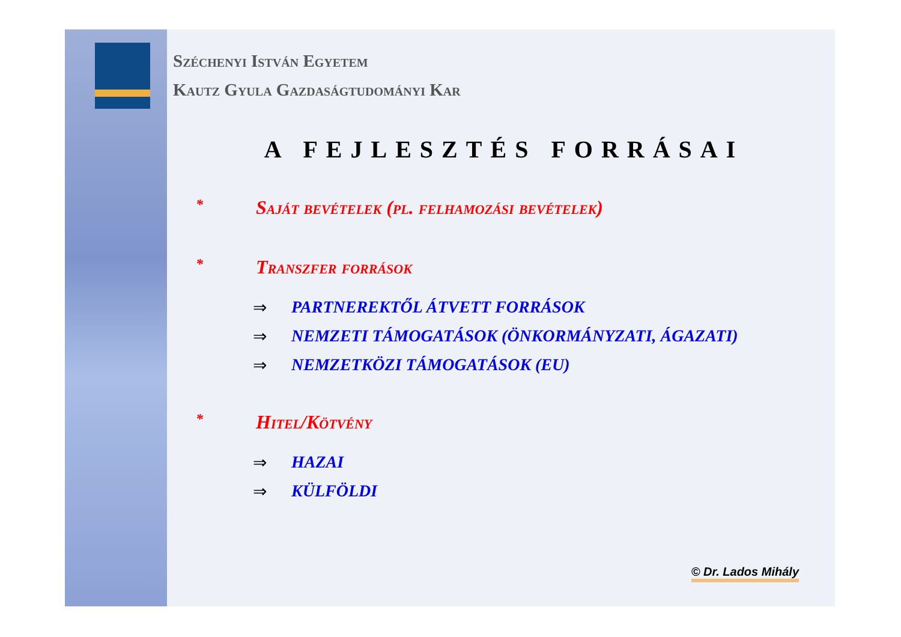Széchenyi István Egyetem
Kautz Gyula Gazdaságtudományi Kar
A FEJLESZTÉS FORRÁSAI
* Saját bevételek (pl. felhamozási bevételek)
* Transzfer források
⇒ PARTNEREKTŐL ÁTVETT FORRÁSOK
⇒ NEMZETI TÁMOGATÁSOK (ÖNKORMÁNYZATI, ÁGAZATI)
⇒ NEMZETKÖZI TÁMOGATÁSOK (EU)
* Hitel/Kötvény
⇒ HAZAI
⇒ KÜLFÖLDI
© Dr. Lados Mihály